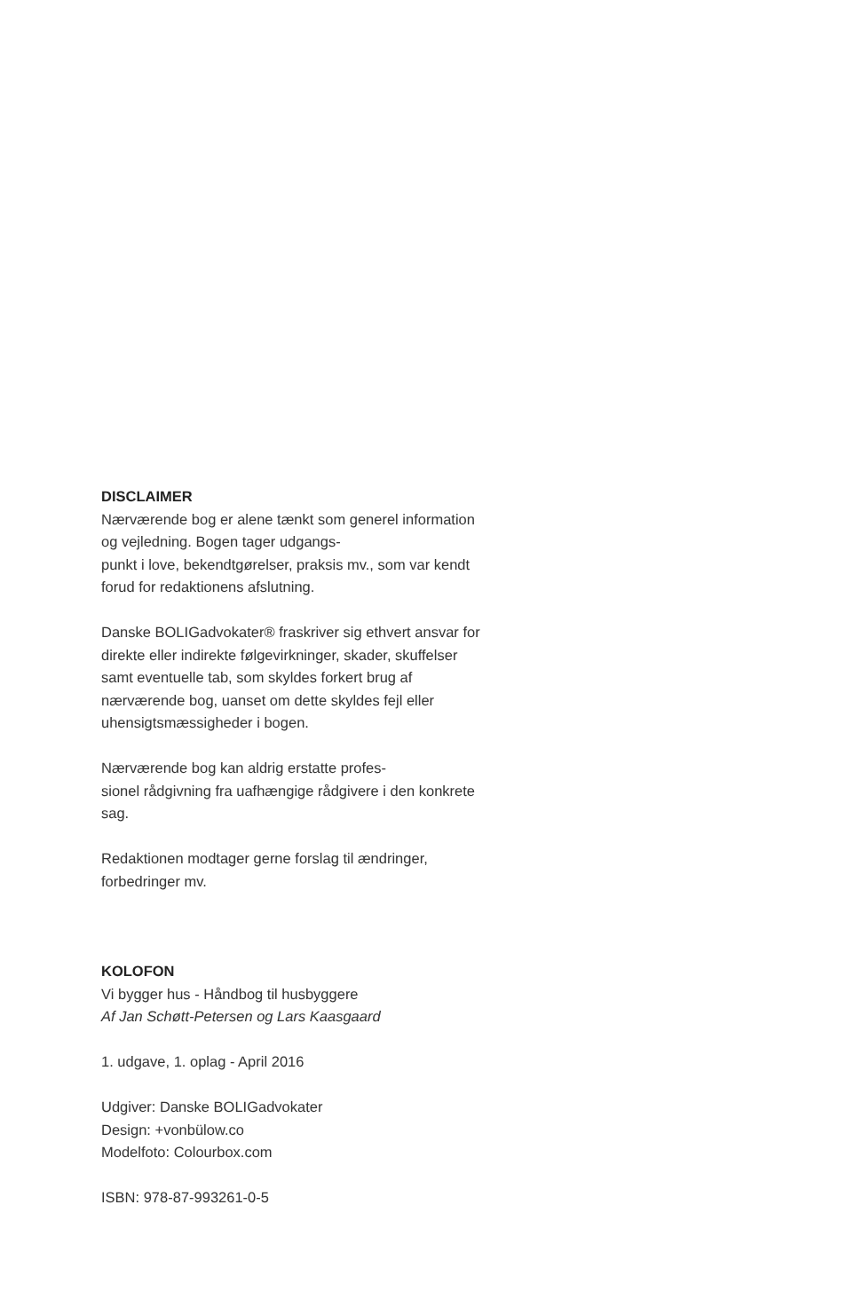DISCLAIMER
Nærværende bog er alene tænkt som generel information og vejledning. Bogen tager udgangs-
punkt i love, bekendtgørelser, praksis mv., som var kendt forud for redaktionens afslutning.
Danske BOLIGadvokater® fraskriver sig ethvert ansvar for direkte eller indirekte følgevirkninger, skader, skuffelser samt eventuelle tab, som skyldes forkert brug af nærværende bog, uanset om dette skyldes fejl eller uhensigtsmæssigheder i bogen.
Nærværende bog kan aldrig erstatte profes-
sionel rådgivning fra uafhængige rådgivere i den konkrete sag.
Redaktionen modtager gerne forslag til ændringer, forbedringer mv.
KOLOFON
Vi bygger hus - Håndbog til husbyggere
Af Jan Schøtt-Petersen og Lars Kaasgaard
1. udgave, 1. oplag - April 2016
Udgiver: Danske BOLIGadvokater
Design: +vonbülow.co
Modelfoto: Colourbox.com
ISBN: 978-87-993261-0-5